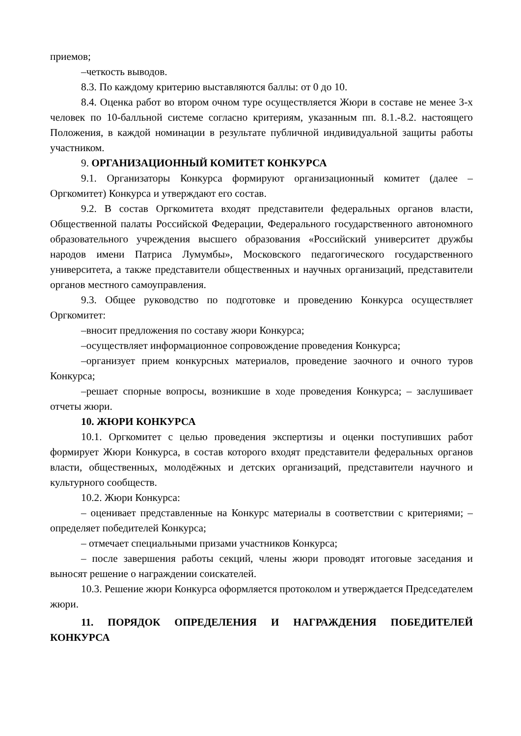приемов;
–четкость выводов.
8.3. По каждому критерию выставляются баллы: от 0 до 10.
8.4. Оценка работ во втором очном туре осуществляется Жюри в составе не менее 3-х человек по 10-балльной системе согласно критериям, указанным пп. 8.1.-8.2. настоящего Положения, в каждой номинации в результате публичной индивидуальной защиты работы участником.
9. ОРГАНИЗАЦИОННЫЙ КОМИТЕТ КОНКУРСА
9.1. Организаторы Конкурса формируют организационный комитет (далее – Оргкомитет) Конкурса и утверждают его состав.
9.2. В состав Оргкомитета входят представители федеральных органов власти, Общественной палаты Российской Федерации, Федерального государственного автономного образовательного учреждения высшего образования «Российский университет дружбы народов имени Патриса Лумумбы», Московского педагогического государственного университета, а также представители общественных и научных организаций, представители органов местного самоуправления.
9.3. Общее руководство по подготовке и проведению Конкурса осуществляет Оргкомитет:
–вносит предложения по составу жюри Конкурса;
–осуществляет информационное сопровождение проведения Конкурса;
–организует прием конкурсных материалов, проведение заочного и очного туров Конкурса;
–решает спорные вопросы, возникшие в ходе проведения Конкурса; – заслушивает отчеты жюри.
10. ЖЮРИ КОНКУРСА
10.1. Оргкомитет с целью проведения экспертизы и оценки поступивших работ формирует Жюри Конкурса, в состав которого входят представители федеральных органов власти, общественных, молодёжных и детских организаций, представители научного и культурного сообществ.
10.2. Жюри Конкурса:
– оценивает представленные на Конкурс материалы в соответствии с критериями; – определяет победителей Конкурса;
– отмечает специальными призами участников Конкурса;
– после завершения работы секций, члены жюри проводят итоговые заседания и выносят решение о награждении соискателей.
10.3. Решение жюри Конкурса оформляется протоколом и утверждается Председателем жюри.
11. ПОРЯДОК ОПРЕДЕЛЕНИЯ И НАГРАЖДЕНИЯ ПОБЕДИТЕЛЕЙ КОНКУРСА